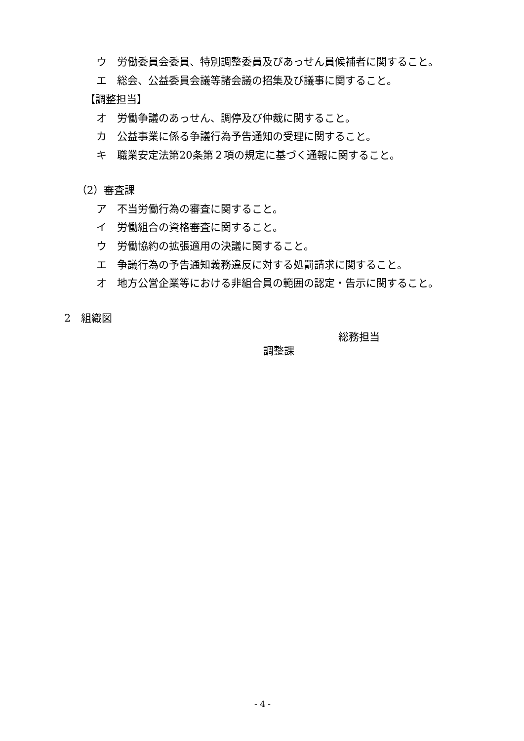ウ　労働委員会委員、特別調整委員及びあっせん員候補者に関すること。
エ　総会、公益委員会議等諸会議の招集及び議事に関すること。
【調整担当】
オ　労働争議のあっせん、調停及び仲裁に関すること。
カ　公益事業に係る争議行為予告通知の受理に関すること。
キ　職業安定法第20条第２項の規定に基づく通報に関すること。
（2）審査課
ア　不当労働行為の審査に関すること。
イ　労働組合の資格審査に関すること。
ウ　労働協約の拡張適用の決議に関すること。
エ　争議行為の予告通知義務違反に対する処罰請求に関すること。
オ　地方公営企業等における非組合員の範囲の認定・告示に関すること。
2　組織図
総務担当
調整課
- 4 -